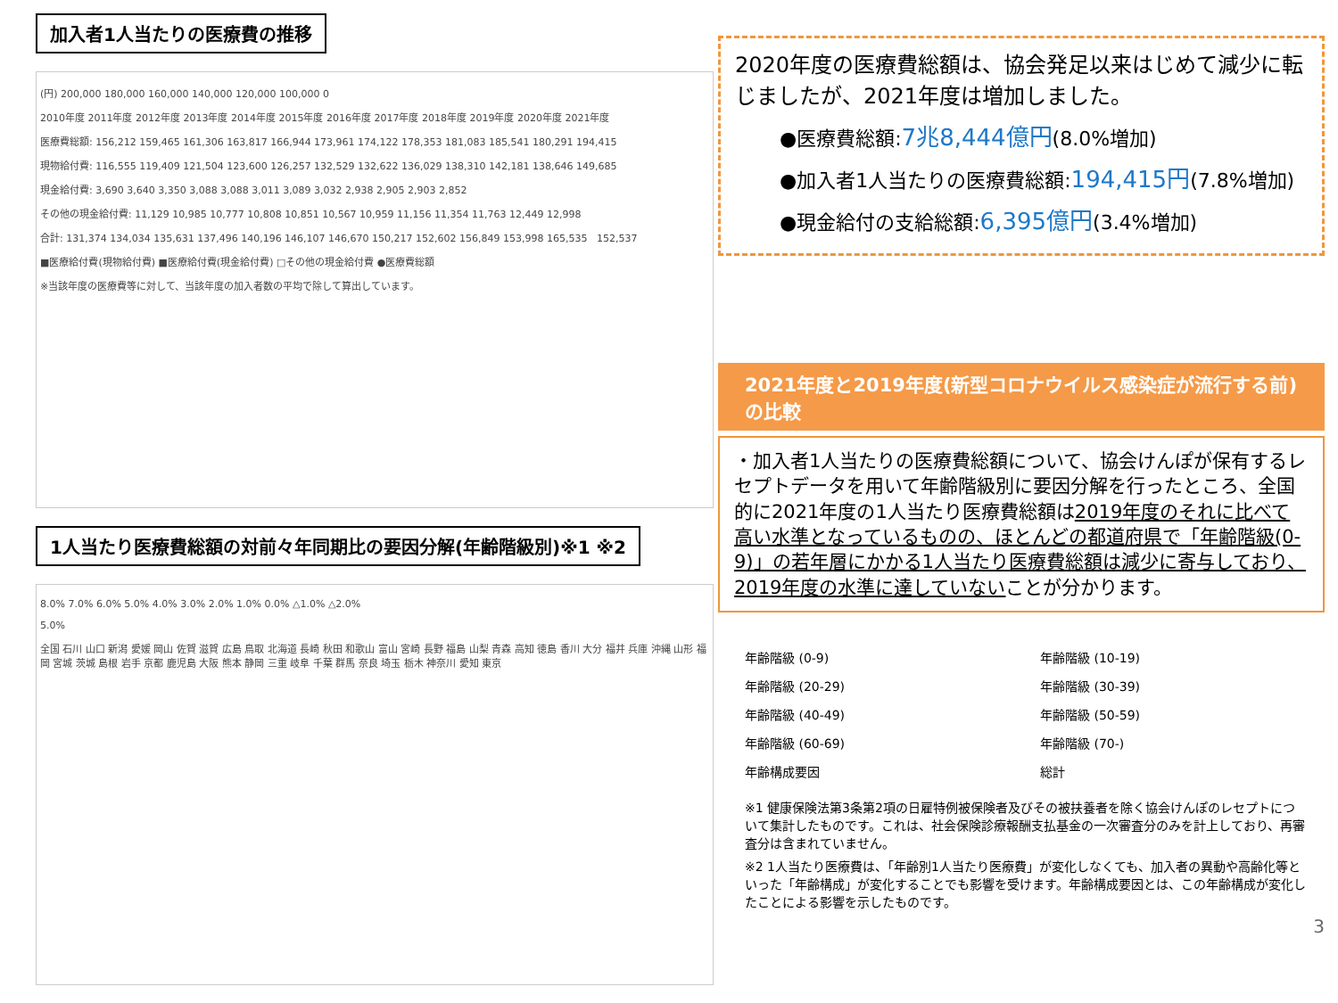加入者1人当たりの医療費の推移
(円) 200,000 180,000 160,000 140,000 120,000 100,000 0
2010年度 2011年度 2012年度 2013年度 2014年度 2015年度 2016年度 2017年度 2018年度 2019年度 2020年度 2021年度
医療費総額: 156,212 159,465 161,306 163,817 166,944 173,961 174,122 178,353 181,083 185,541 180,291 194,415
現物給付費: 116,555 119,409 121,504 123,600 126,257 132,529 132,622 136,029 138,310 142,181 138,646 149,685
現金給付費: 3,690 3,640 3,350 3,088 3,088 3,011 3,089 3,032 2,938 2,905 2,903 2,852
その他の現金給付費: 11,129 10,985 10,777 10,808 10,851 10,567 10,959 11,156 11,354 11,763 12,449 12,998
合計: 131,374 134,034 135,631 137,496 140,196 146,107 146,670 150,217 152,602 156,849 153,998 165,535 152,537
■医療給付費(現物給付費) ■医療給付費(現金給付費) □その他の現金給付費 ●医療費総額
※当該年度の医療費等に対して、当該年度の加入者数の平均で除して算出しています。
1人当たり医療費総額の対前々年同期比の要因分解(年齢階級別)※1 ※2
8.0% 7.0% 6.0% 5.0% 4.0% 3.0% 2.0% 1.0% 0.0% △1.0% △2.0%
5.0%
全国 石川 山口 新潟 愛媛 岡山 佐賀 滋賀 広島 鳥取 北海道 長崎 秋田 和歌山 富山 宮崎 長野 福島 山梨 青森 高知 徳島 香川 大分 福井 兵庫 沖縄 山形 福岡 宮城 茨城 島根 岩手 京都 鹿児島 大阪 熊本 静岡 三重 岐阜 千葉 群馬 奈良 埼玉 栃木 神奈川 愛知 東京
2020年度の医療費総額は、協会発足以来はじめて減少に転じましたが、2021年度は増加しました。
●医療費総額:7兆8,444億円(8.0%増加)
●加入者1人当たりの医療費総額:194,415円(7.8%増加)
●現金給付の支給総額:6,395億円(3.4%増加)
2021年度と2019年度(新型コロナウイルス感染症が流行する前)の比較
・加入者1人当たりの医療費総額について、協会けんぽが保有するレセプトデータを用いて年齢階級別に要因分解を行ったところ、全国的に2021年度の1人当たり医療費総額は2019年度のそれに比べて高い水準となっているものの、ほとんどの都道府県で「年齢階級(0-9)」の若年層にかかる1人当たり医療費総額は減少に寄与しており、2019年度の水準に達していないことが分かります。
年齢階級 (0-9) 年齢階級 (10-19) 年齢階級 (20-29) 年齢階級 (30-39) 年齢階級 (40-49) 年齢階級 (50-59) 年齢階級 (60-69) 年齢階級 (70-) 年齢構成要因 総計
※1 健康保険法第3条第2項の日雇特例被保険者及びその被扶養者を除く協会けんぽのレセプトについて集計したものです。これは、社会保険診療報酬支払基金の一次審査分のみを計上しており、再審査分は含まれていません。
※2 1人当たり医療費は、「年齢別1人当たり医療費」が変化しなくても、加入者の異動や高齢化等といった「年齢構成」が変化することでも影響を受けます。年齢構成要因とは、この年齢構成が変化したことによる影響を示したものです。
3